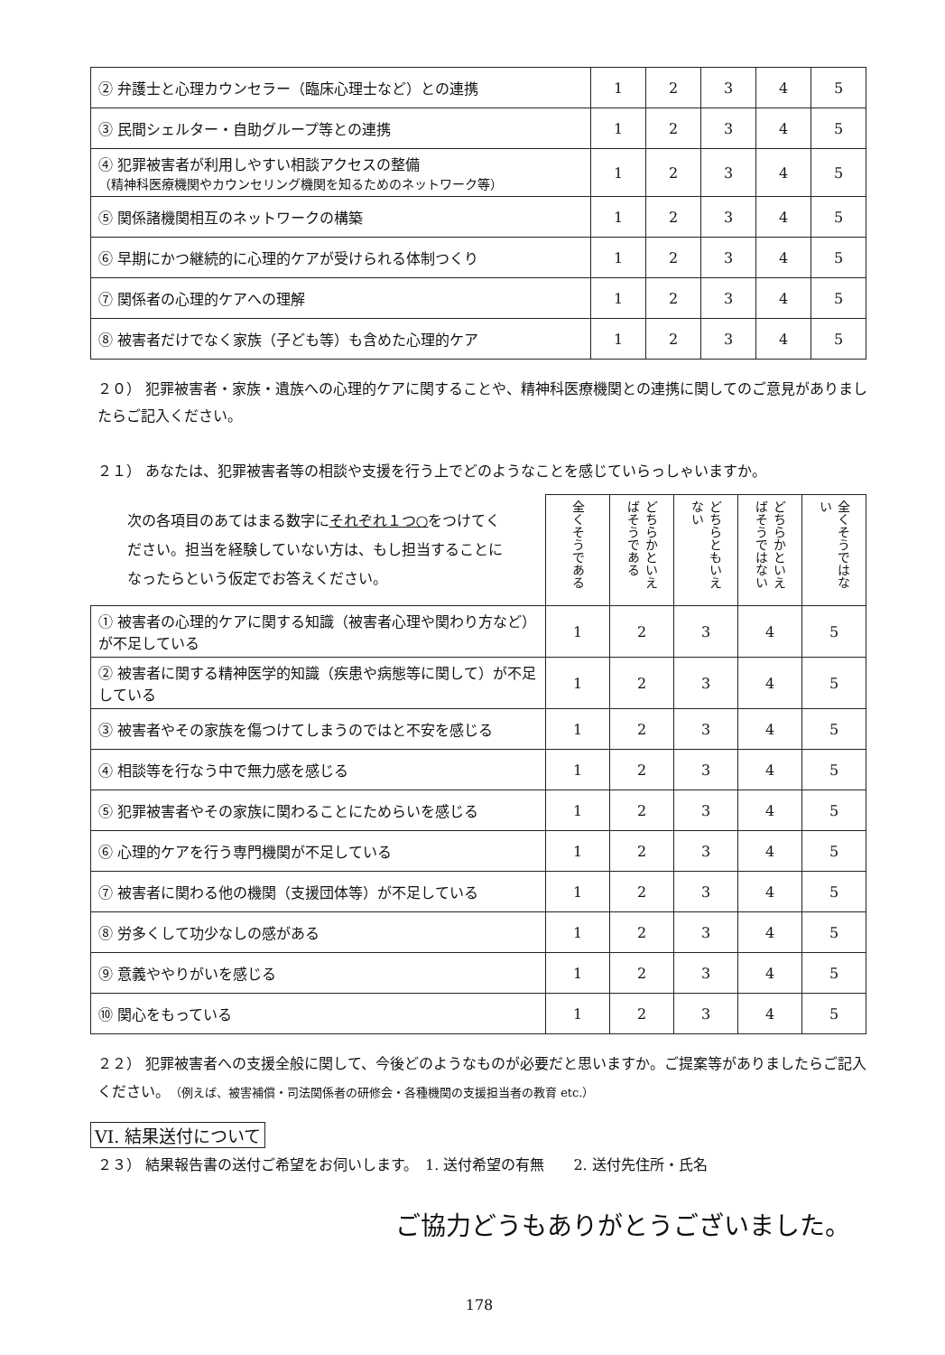| ② 弁護士と心理カウンセラー（臨床心理士など）との連携 | 1 | 2 | 3 | 4 | 5 |
| ③ 民間シェルター・自助グループ等との連携 | 1 | 2 | 3 | 4 | 5 |
| ④ 犯罪被害者が利用しやすい相談アクセスの整備 （精神科医療機関やカウンセリング機関を知るためのネットワーク等） | 1 | 2 | 3 | 4 | 5 |
| ⑤ 関係諸機関相互のネットワークの構築 | 1 | 2 | 3 | 4 | 5 |
| ⑥ 早期にかつ継続的に心理的ケアが受けられる体制つくり | 1 | 2 | 3 | 4 | 5 |
| ⑦ 関係者の心理的ケアへの理解 | 1 | 2 | 3 | 4 | 5 |
| ⑧ 被害者だけでなく家族（子ども等）も含めた心理的ケア | 1 | 2 | 3 | 4 | 5 |
２０） 犯罪被害者・家族・遺族への心理的ケアに関することや、精神科医療機関との連携に関してのご意見がありましたらご記入ください。
２１） あなたは、犯罪被害者等の相談や支援を行う上でどのようなことを感じていらっしゃいますか。
| 次の各項目のあてはまる数字に それぞれ１つ○ をつけてください。担当を経験していない方は、もし担当することになったらという仮定でお答えください。 | 全くそうである | どちらかといえばそうである | どちらともいえない | どちらかといえばそうではない | 全くそうではない |
| --- | --- | --- | --- | --- | --- |
| ① 被害者の心理的ケアに関する知識（被害者心理や関わり方など）が不足している | 1 | 2 | 3 | 4 | 5 |
| ② 被害者に関する精神医学的知識（疾患や病態等に関して）が不足している | 1 | 2 | 3 | 4 | 5 |
| ③ 被害者やその家族を傷つけてしまうのではと不安を感じる | 1 | 2 | 3 | 4 | 5 |
| ④ 相談等を行なう中で無力感を感じる | 1 | 2 | 3 | 4 | 5 |
| ⑤ 犯罪被害者やその家族に関わることにためらいを感じる | 1 | 2 | 3 | 4 | 5 |
| ⑥ 心理的ケアを行う専門機関が不足している | 1 | 2 | 3 | 4 | 5 |
| ⑦ 被害者に関わる他の機関（支援団体等）が不足している | 1 | 2 | 3 | 4 | 5 |
| ⑧ 労多くして功少なしの感がある | 1 | 2 | 3 | 4 | 5 |
| ⑨ 意義ややりがいを感じる | 1 | 2 | 3 | 4 | 5 |
| ⑩ 関心をもっている | 1 | 2 | 3 | 4 | 5 |
２２） 犯罪被害者への支援全般に関して、今後どのようなものが必要だと思いますか。ご提案等がありましたらご記入ください。（例えば、被害補償・司法関係者の研修会・各種機関の支援担当者の教育 etc.）
VI. 結果送付について
２３） 結果報告書の送付ご希望をお伺いします。　1. 送付希望の有無　　2. 送付先住所・氏名
ご協力どうもありがとうございました。
178